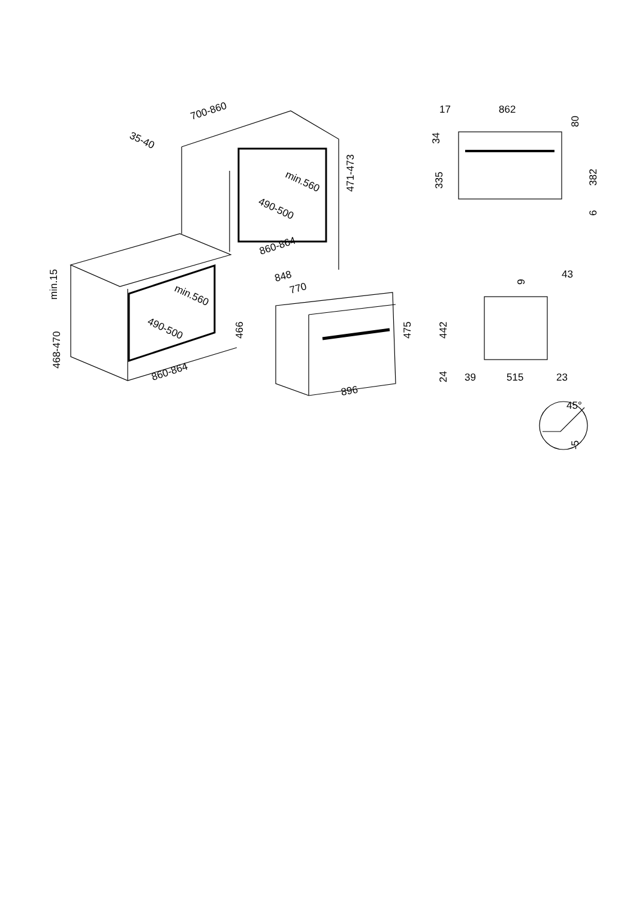700-860
35-40
471-473
min.560
490-500
860-864
min.15
468-470
min.560
490-500
860-864
848
770
466
475
896
17
862
80
34
335
382
6
9
43
442
24
39
515
23
45°
-5